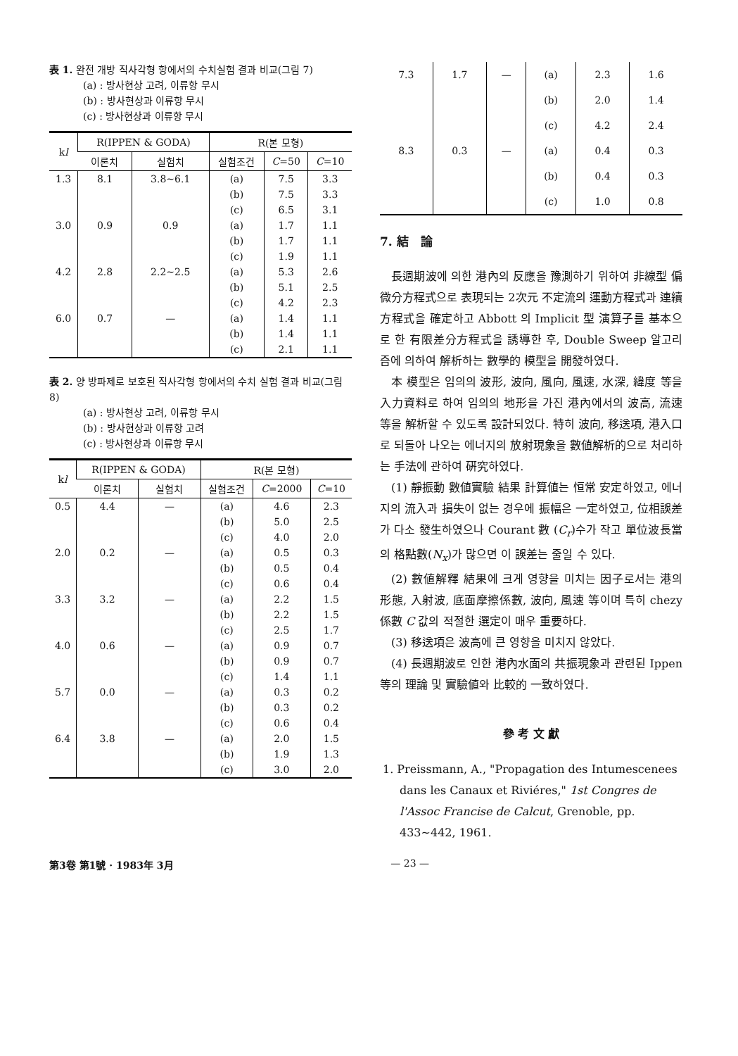表 1. 완전 개방 직사각형 항에서의 수치실험 결과 비교(그림 7)
(a) : 방사현상 고려, 이류항 무시
(b) : 방사현상과 이류항 무시
(c) : 방사현상과 이류항 무시
| k l | R(IPPEN & GODA) | | R(본 모형) | | |
| --- | --- | --- | --- | --- | --- |
| | 이론치 | 실험치 | 실험조건 | C =50 | C =10 |
| 1.3 | 8.1 | 3.8~6.1 | (a) | 7.5 | 3.3 |
| | | | (b) | 7.5 | 3.3 |
| | | | (c) | 6.5 | 3.1 |
| 3.0 | 0.9 | 0.9 | (a) | 1.7 | 1.1 |
| | | | (b) | 1.7 | 1.1 |
| | | | (c) | 1.9 | 1.1 |
| 4.2 | 2.8 | 2.2~2.5 | (a) | 5.3 | 2.6 |
| | | | (b) | 5.1 | 2.5 |
| | | | (c) | 4.2 | 2.3 |
| 6.0 | 0.7 | — | (a) | 1.4 | 1.1 |
| | | | (b) | 1.4 | 1.1 |
| | | | (c) | 2.1 | 1.1 |
表 2. 양 방파제로 보호된 직사각형 항에서의 수치 실험 결과 비교(그림 8)
(a) : 방사현상 고려, 이류항 무시
(b) : 방사현상과 이류항 고려
(c) : 방사현상과 이류항 무시
| k l | R(IPPEN & GODA) | | R(본 모형) | | |
| --- | --- | --- | --- | --- | --- |
| | 이론치 | 실험치 | 실험조건 | C =2000 | C =10 |
| 0.5 | 4.4 | — | (a) | 4.6 | 2.3 |
| | | | (b) | 5.0 | 2.5 |
| | | | (c) | 4.0 | 2.0 |
| 2.0 | 0.2 | — | (a) | 0.5 | 0.3 |
| | | | (b) | 0.5 | 0.4 |
| | | | (c) | 0.6 | 0.4 |
| 3.3 | 3.2 | — | (a) | 2.2 | 1.5 |
| | | | (b) | 2.2 | 1.5 |
| | | | (c) | 2.5 | 1.7 |
| 4.0 | 0.6 | — | (a) | 0.9 | 0.7 |
| | | | (b) | 0.9 | 0.7 |
| | | | (c) | 1.4 | 1.1 |
| 5.7 | 0.0 | — | (a) | 0.3 | 0.2 |
| | | | (b) | 0.3 | 0.2 |
| | | | (c) | 0.6 | 0.4 |
| 6.4 | 3.8 | — | (a) | 2.0 | 1.5 |
| | | | (b) | 1.9 | 1.3 |
| | | | (c) | 3.0 | 2.0 |
| 7.3 | 1.7 | — | (a) | 2.3 | 1.6 |
| | | | (b) | 2.0 | 1.4 |
| | | | (c) | 4.2 | 2.4 |
| 8.3 | 0.3 | — | (a) | 0.4 | 0.3 |
| | | | (b) | 0.4 | 0.3 |
| | | | (c) | 1.0 | 0.8 |
7. 結 論
長週期波에 의한 港內의 反應을 豫測하기 위하여 非線型 偏微分方程式으로 表現되는 2次元 不定流의 運動方程式과 連續方程式을 確定하고 Abbott 의 Implicit 型 演算子를 基本으로 한 有限差分方程式을 誘導한 후, Double Sweep 알고리즘에 의하여 解析하는 數學的 模型을 開發하였다.
本 模型은 임의의 波形, 波向, 風向, 風速, 水深, 緯度 等을 入力資料로 하여 임의의 地形을 가진 港內에서의 波高, 流速 等을 解析할 수 있도록 設計되었다. 特히 波向, 移送項, 港入口로 되돌아 나오는 에너지의 放射現象을 數値解析的으로 처리하는 手法에 관하여 硏究하였다.
(1) 靜振動 數値實驗 結果 計算値는 恒常 安定하였고, 에너지의 流入과 損失이 없는 경우에 振幅은 一定하였고, 位相誤差가 다소 發生하였으나 Courant 數 (C<sub>r</sub>)수가 작고 單位波長當의 格點數(N<sub>x</sub>)가 많으면 이 誤差는 줄일 수 있다.
(2) 數値解釋 結果에 크게 영향을 미치는 因子로서는 港의 形態, 入射波, 底面摩擦係數, 波向, 風速 等이며 특히 chezy 係數 C 값의 적절한 選定이 매우 重要하다.
(3) 移送項은 波高에 큰 영향을 미치지 않았다.
(4) 長週期波로 인한 港內水面의 共振現象과 관련된 Ippen 等의 理論 및 實驗値와 比較的 一致하였다.
參 考 文 獻
1. Preissmann, A., "Propagation des Intumescenees dans les Canaux et Riviéres," 1st Congres de l'Assoc Francise de Calcut, Grenoble, pp. 433~442, 1961.
第3卷 第1號 · 1983年 3月 — 23 —